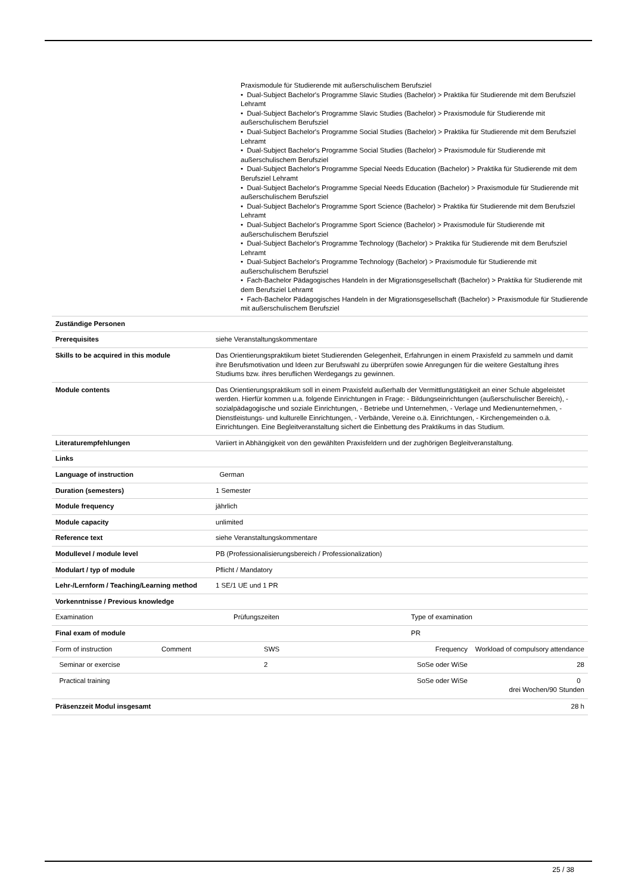Praxismodule für Studierende mit außerschulischem Berufsziel
• Dual-Subject Bachelor's Programme Slavic Studies (Bachelor) > Praktika für Studierende mit dem Berufsziel Lehramt
• Dual-Subject Bachelor's Programme Slavic Studies (Bachelor) > Praxismodule für Studierende mit außerschulischem Berufsziel
• Dual-Subject Bachelor's Programme Social Studies (Bachelor) > Praktika für Studierende mit dem Berufsziel Lehramt
• Dual-Subject Bachelor's Programme Social Studies (Bachelor) > Praxismodule für Studierende mit außerschulischem Berufsziel
• Dual-Subject Bachelor's Programme Special Needs Education (Bachelor) > Praktika für Studierende mit dem Berufsziel Lehramt
• Dual-Subject Bachelor's Programme Special Needs Education (Bachelor) > Praxismodule für Studierende mit außerschulischem Berufsziel
• Dual-Subject Bachelor's Programme Sport Science (Bachelor) > Praktika für Studierende mit dem Berufsziel Lehramt
• Dual-Subject Bachelor's Programme Sport Science (Bachelor) > Praxismodule für Studierende mit außerschulischem Berufsziel
• Dual-Subject Bachelor's Programme Technology (Bachelor) > Praktika für Studierende mit dem Berufsziel Lehramt
• Dual-Subject Bachelor's Programme Technology (Bachelor) > Praxismodule für Studierende mit außerschulischem Berufsziel
• Fach-Bachelor Pädagogisches Handeln in der Migrationsgesellschaft (Bachelor) > Praktika für Studierende mit dem Berufsziel Lehramt
• Fach-Bachelor Pädagogisches Handeln in der Migrationsgesellschaft (Bachelor) > Praxismodule für Studierende mit außerschulischem Berufsziel
| Zuständige Personen | |
| Prerequisites | siehe Veranstaltungskommentare |
| Skills to be acquired in this module | Das Orientierungspraktikum bietet Studierenden Gelegenheit, Erfahrungen in einem Praxisfeld zu sammeln und damit ihre Berufsmotivation und Ideen zur Berufswahl zu überprüfen sowie Anregungen für die weitere Gestaltung ihres Studiums bzw. ihres beruflichen Werdegangs zu gewinnen. |
| Module contents | Das Orientierungspraktikum soll in einem Praxisfeld außerhalb der Vermittlungstätigkeit an einer Schule abgeleistet werden. Hierfür kommen u.a. folgende Einrichtungen in Frage: - Bildungseinrichtungen (außerschulischer Bereich), - sozialpädagogische und soziale Einrichtungen, - Betriebe und Unternehmen, - Verlage und Medienunternehmen, - Dienstleistungs- und kulturelle Einrichtungen, - Verbände, Vereine o.ä. Einrichtungen, - Kirchengemeinden o.ä. Einrichtungen. Eine Begleitveranstaltung sichert die Einbettung des Praktikums in das Studium. |
| Literaturempfehlungen | Variiert in Abhängigkeit von den gewählten Praxisfeldern und der zughörigen Begleitveranstaltung. |
| Links | |
| Language of instruction | German |
| Duration (semesters) | 1 Semester |
| Module frequency | jährlich |
| Module capacity | unlimited |
| Reference text | siehe Veranstaltungskommentare |
| Modullevel / module level | PB (Professionalisierungsbereich / Professionalization) |
| Modulart / typ of module | Pflicht / Mandatory |
| Lehr-/Lernform / Teaching/Learning method | 1 SE/1 UE und 1 PR |
| Vorkenntnisse / Previous knowledge | |
| Examination | Prüfungszeiten | Type of examination |
| Final exam of module | | PR |
| Form of instruction | Comment | SWS | Frequency | Workload of compulsory attendance |
| Seminar or exercise | | 2 | SoSe oder WiSe | 28 |
| Practical training | | | SoSe oder WiSe | 0 drei Wochen/90 Stunden |
| Präsenzzeit Modul insgesamt | | | | 28 h |
25 / 38